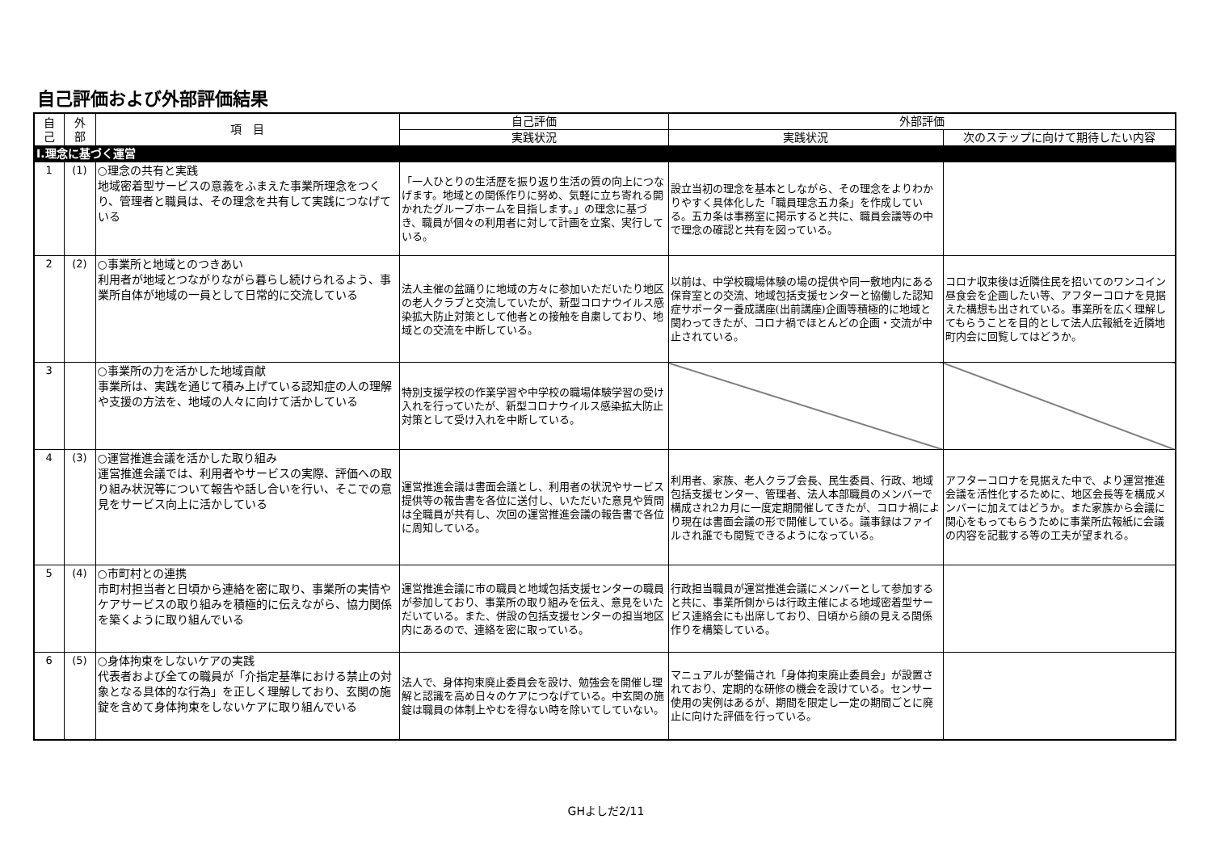自己評価および外部評価結果
| 自 己 | 外 部 | 項 目 | 自己評価 | 外部評価 | |
| --- | --- | --- | --- | --- | --- |
| | | | 実践状況 | 実践状況 | 次のステップに向けて期待したい内容 |
| Ⅰ.理念に基づく運営 | | | | | |
| 1 | (1) | ○理念の共有と実践 地域密着型サービスの意義をふまえた事業所理念をつくり、管理者と職員は、その理念を共有して実践につなげている | 「一人ひとりの生活歴を振り返り生活の質の向上につなげます。地域との関係作りに努め、気軽に立ち寄れる開かれたグループホームを目指します。」の理念に基づき、職員が個々の利用者に対して計画を立案、実行している。 | 設立当初の理念を基本としながら、その理念をよりわかりやすく具体化した「職員理念五カ条」を作成している。五カ条は事務室に掲示すると共に、職員会議等の中で理念の確認と共有を図っている。 | |
| 2 | (2) | ○事業所と地域とのつきあい 利用者が地域とつながりながら暮らし続けられるよう、事業所自体が地域の一員として日常的に交流している | 法人主催の盆踊りに地域の方々に参加いただいたり地区の老人クラブと交流していたが、新型コロナウイルス感染拡大防止対策として他者との接触を自粛しており、地域との交流を中断している。 | 以前は、中学校職場体験の場の提供や同一敷地内にある保育室との交流、地域包括支援センターと協働した認知症サポーター養成講座(出前講座)企画等積極的に地域と関わってきたが、コロナ禍でほとんどの企画・交流が中止されている。 | コロナ収束後は近隣住民を招いてのワンコイン昼食会を企画したい等、アフターコロナを見据えた構想も出されている。事業所を広く理解してもらうことを目的として法人広報紙を近隣地町内会に回覧してはどうか。 |
| 3 | | ○事業所の力を活かした地域貢献 事業所は、実践を通じて積み上げている認知症の人の理解や支援の方法を、地域の人々に向けて活かしている | 特別支援学校の作業学習や中学校の職場体験学習の受け入れを行っていたが、新型コロナウイルス感染拡大防止対策として受け入れを中断している。 | | |
| 4 | (3) | ○運営推進会議を活かした取り組み 運営推進会議では、利用者やサービスの実際、評価への取り組み状況等について報告や話し合いを行い、そこでの意見をサービス向上に活かしている | 運営推進会議は書面会議とし、利用者の状況やサービス提供等の報告書を各位に送付し、いただいた意見や質問は全職員が共有し、次回の運営推進会議の報告書で各位に周知している。 | 利用者、家族、老人クラブ会長、民生委員、行政、地域包括支援センター、管理者、法人本部職員のメンバーで構成され2カ月に一度定期開催してきたが、コロナ禍により現在は書面会議の形で開催している。議事録はファイルされ誰でも閲覧できるようになっている。 | アフターコロナを見据えた中で、より運営推進会議を活性化するために、地区会長等を構成メンバーに加えてはどうか。また家族から会議に関心をもってもらうために事業所広報紙に会議の内容を記載する等の工夫が望まれる。 |
| 5 | (4) | ○市町村との連携 市町村担当者と日頃から連絡を密に取り、事業所の実情やケアサービスの取り組みを積極的に伝えながら、協力関係を築くように取り組んでいる | 運営推進会議に市の職員と地域包括支援センターの職員が参加しており、事業所の取り組みを伝え、意見をいただいている。また、併設の包括支援センターの担当地区内にあるので、連絡を密に取っている。 | 行政担当職員が運営推進会議にメンバーとして参加すると共に、事業所側からは行政主催による地域密着型サービス連絡会にも出席しており、日頃から顔の見える関係作りを構築している。 | |
| 6 | (5) | ○身体拘束をしないケアの実践 代表者および全ての職員が「介指定基準における禁止の対象となる具体的な行為」を正しく理解しており、玄関の施錠を含めて身体拘束をしないケアに取り組んでいる | 法人で、身体拘束廃止委員会を設け、勉強会を開催し理解と認識を高め日々のケアにつなげている。中玄関の施錠は職員の体制上やむを得ない時を除いてしていない。 | マニュアルが整備され「身体拘束廃止委員会」が設置されており、定期的な研修の機会を設けている。センサー使用の実例はあるが、期間を限定し一定の期間ごとに廃止に向けた評価を行っている。 | |
GHよしだ2/11